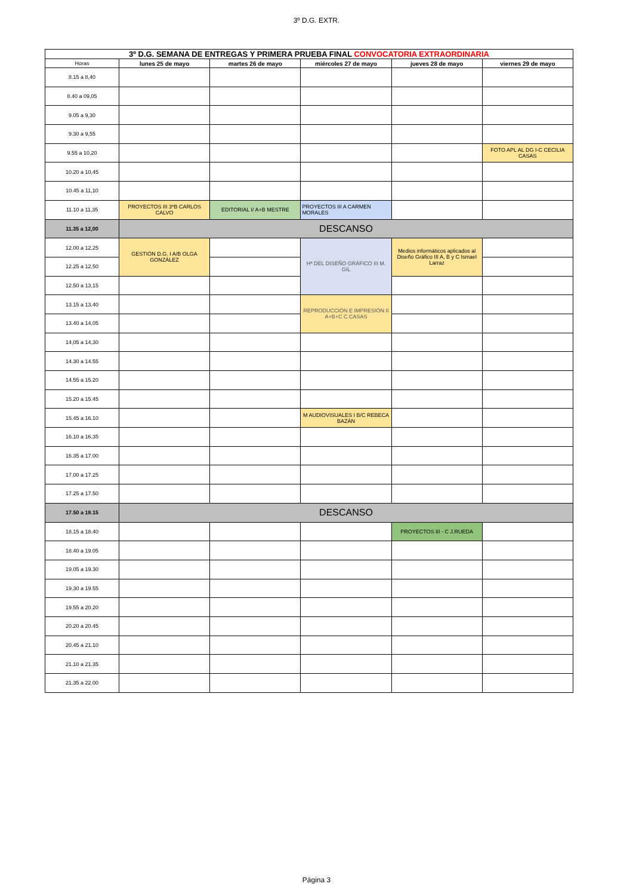3º D.G. EXTR.
| 3º D.G. SEMANA DE ENTREGAS Y PRIMERA PRUEBA FINAL CONVOCATORIA EXTRAORDINARIA | | | | | |
| Horas | lunes 25 de mayo | martes 26 de mayo | miércoles 27 de mayo | jueves 28 de mayo | viernes 29 de mayo |
| 8.15 a 8,40 | | | | | |
| 8.40 a 09,05 | | | | | |
| 9.05 a 9,30 | | | | | |
| 9.30 a 9,55 | | | | | |
| 9.55 a 10,20 | | | | | FOTO APL AL DG I-C CECILIA CASAS |
| 10.20 a 10,45 | | | | | |
| 10.45 a 11,10 | | | | | |
| 11.10 a 11,35 | PROYECTOS III 3ºB CARLOS CALVO | EDITORIAL I/ A+B MESTRE | PROYECTOS III A CARMEN MORALES | | |
| 11.35 a 12,00 | DESCANSO | | | | |
| 12.00 a 12,25 | GESTIÓN D.G. I A/B OLGA GONZÁLEZ | | Hª DEL DISEÑO GRÁFICO III M. GIL | Medios informáticos aplicados al Diseño Gráfico III A, B y C Ismael Larraz | |
| 12.25 a 12,50 | | | | | |
| 12.50 a 13,15 | | | | | |
| 13.15 a 13,40 | | | REPRODUCCIÓN E IMPRESIÓN II A+B+C C.CASAS | | |
| 13.40 a 14,05 | | | | | |
| 14,05 a 14,30 | | | | | |
| 14.30 a 14.55 | | | | | |
| 14.55 a 15.20 | | | | | |
| 15.20 a 15.45 | | | | | |
| 15.45 a 16.10 | | | M AUDIOVISUALES I B/C REBECA BAZÁN | | |
| 16.10 a 16.35 | | | | | |
| 16.35 a 17.00 | | | | | |
| 17.00 a 17.25 | | | | | |
| 17.25 a 17.50 | | | | | |
| 17.50 a 18.15 | DESCANSO | | | | |
| 18.15 a 18.40 | | | | PROYECTOS III - C J.RUEDA | |
| 18.40 a 19.05 | | | | | |
| 19.05 a 19.30 | | | | | |
| 19.30 a 19.55 | | | | | |
| 19.55 a 20.20 | | | | | |
| 20.20 a 20.45 | | | | | |
| 20.45 a 21.10 | | | | | |
| 21.10 a 21.35 | | | | | |
| 21.35 a 22.00 | | | | | |
Página 3